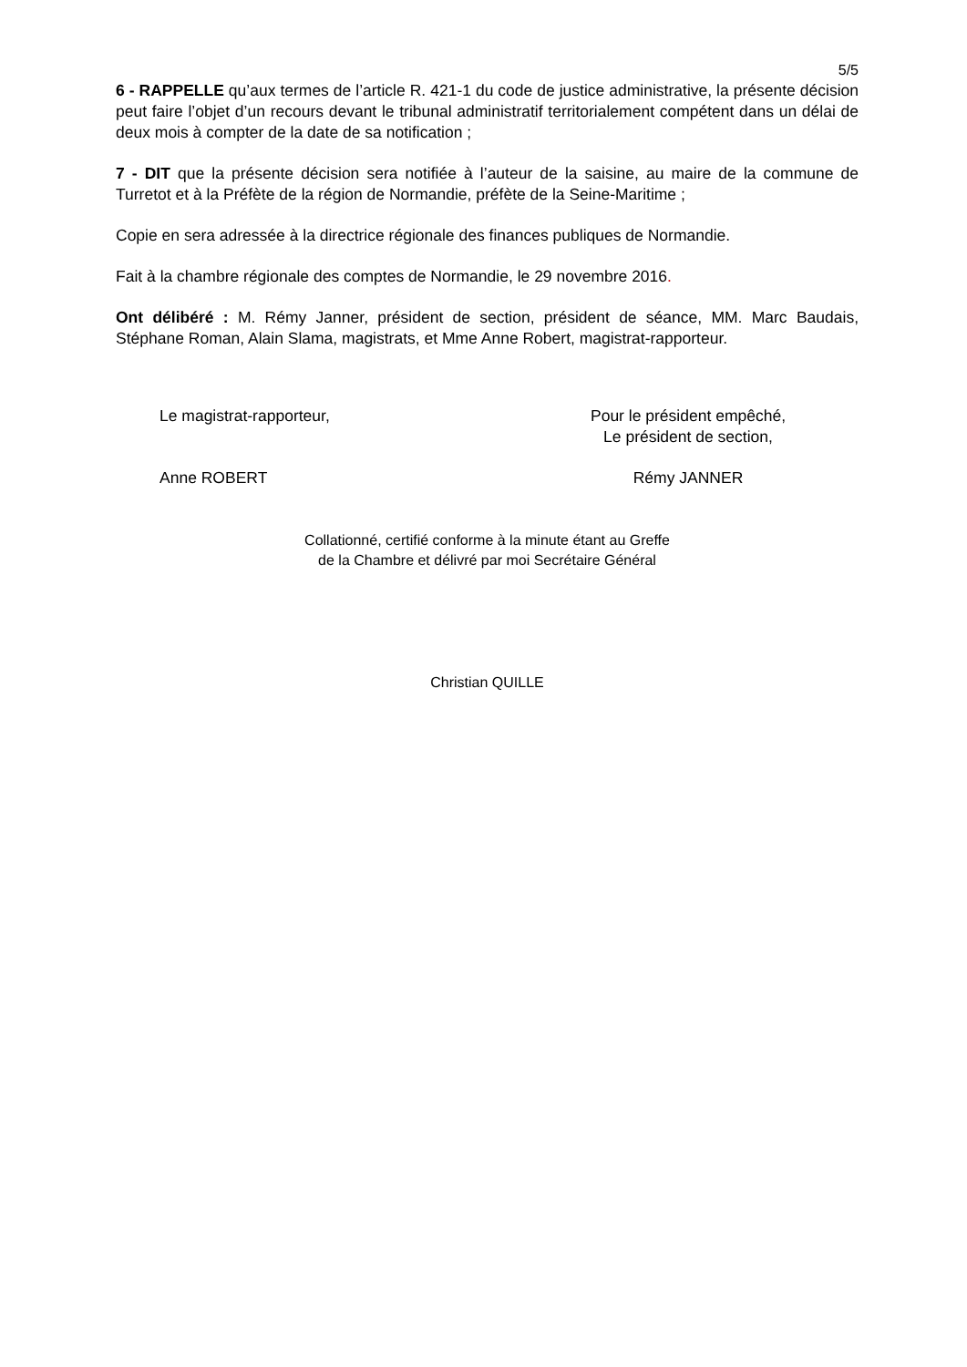5/5
6 - RAPPELLE qu’aux termes de l’article R. 421-1 du code de justice administrative, la présente décision peut faire l’objet d’un recours devant le tribunal administratif territorialement compétent dans un délai de deux mois à compter de la date de sa notification ;
7 - DIT que la présente décision sera notifiée à l’auteur de la saisine, au maire de la commune de Turretot et à la Préfète de la région de Normandie, préfète de la Seine-Maritime ;
Copie en sera adressée à la directrice régionale des finances publiques de Normandie.
Fait à la chambre régionale des comptes de Normandie, le 29 novembre 2016.
Ont délibéré : M. Rémy Janner, président de section, président de séance, MM. Marc Baudais, Stéphane Roman, Alain Slama, magistrats, et Mme Anne Robert, magistrat-rapporteur.
Le magistrat-rapporteur, Pour le président empêché,
Le président de section,
Anne ROBERT Rémy JANNER
Collationné, certifié conforme à la minute étant au Greffe
de la Chambre et délivré par moi Secrétaire Général
Christian QUILLE